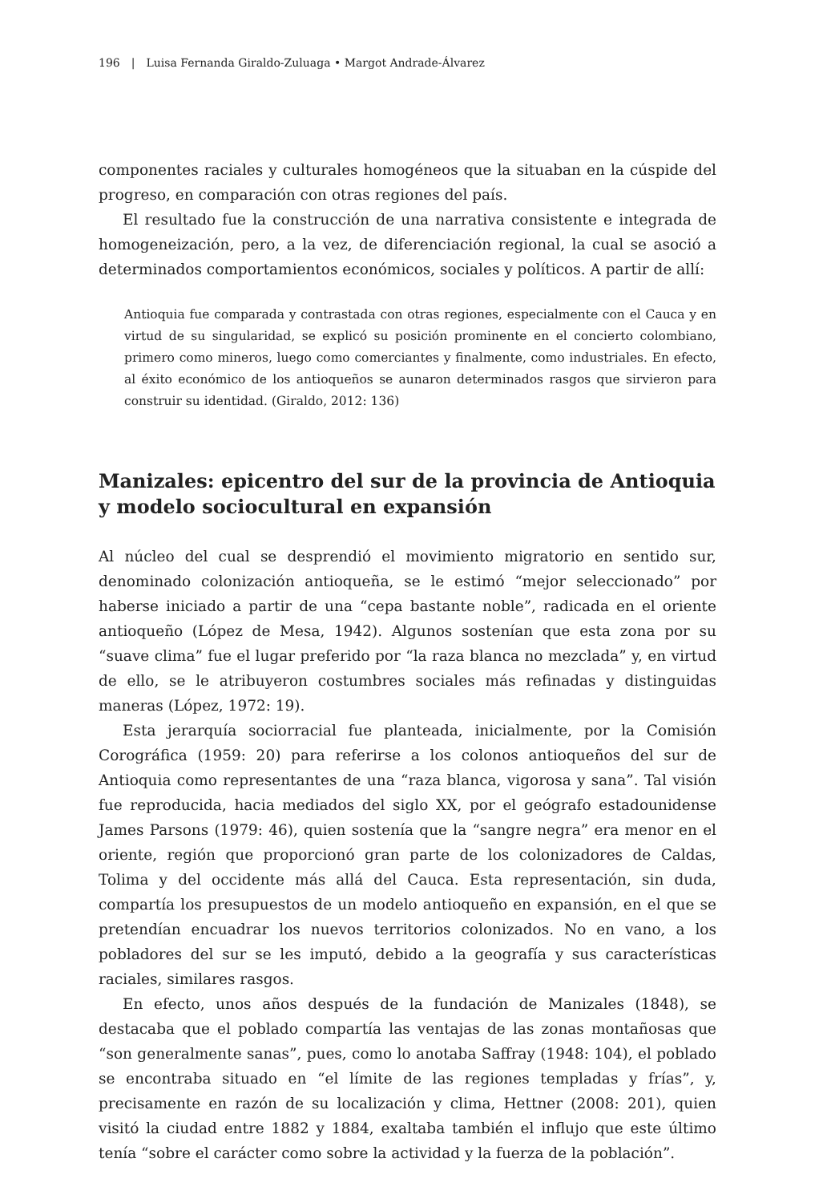196 | Luisa Fernanda Giraldo-Zuluaga • Margot Andrade-Álvarez
componentes raciales y culturales homogéneos que la situaban en la cúspide del progreso, en comparación con otras regiones del país.
El resultado fue la construcción de una narrativa consistente e integrada de homogeneización, pero, a la vez, de diferenciación regional, la cual se asoció a determinados comportamientos económicos, sociales y políticos. A partir de allí:
Antioquia fue comparada y contrastada con otras regiones, especialmente con el Cauca y en virtud de su singularidad, se explicó su posición prominente en el concierto colombiano, primero como mineros, luego como comerciantes y finalmente, como industriales. En efecto, al éxito económico de los antioqueños se aunaron determinados rasgos que sirvieron para construir su identidad. (Giraldo, 2012: 136)
Manizales: epicentro del sur de la provincia de Antioquia y modelo sociocultural en expansión
Al núcleo del cual se desprendió el movimiento migratorio en sentido sur, denominado colonización antioqueña, se le estimó “mejor seleccionado” por haberse iniciado a partir de una “cepa bastante noble”, radicada en el oriente antioqueño (López de Mesa, 1942). Algunos sostenían que esta zona por su “suave clima” fue el lugar preferido por “la raza blanca no mezclada” y, en virtud de ello, se le atribuyeron costumbres sociales más refinadas y distinguidas maneras (López, 1972: 19).
Esta jerarquía sociorracial fue planteada, inicialmente, por la Comisión Corográfica (1959: 20) para referirse a los colonos antioqueños del sur de Antioquia como representantes de una “raza blanca, vigorosa y sana”. Tal visión fue reproducida, hacia mediados del siglo XX, por el geógrafo estadounidense James Parsons (1979: 46), quien sostenía que la “sangre negra” era menor en el oriente, región que proporcionó gran parte de los colonizadores de Caldas, Tolima y del occidente más allá del Cauca. Esta representación, sin duda, compartía los presupuestos de un modelo antioqueño en expansión, en el que se pretendían encuadrar los nuevos territorios colonizados. No en vano, a los pobladores del sur se les imputó, debido a la geografía y sus características raciales, similares rasgos.
En efecto, unos años después de la fundación de Manizales (1848), se destacaba que el poblado compartía las ventajas de las zonas montañosas que “son generalmente sanas”, pues, como lo anotaba Saffray (1948: 104), el poblado se encontraba situado en “el límite de las regiones templadas y frías”, y, precisamente en razón de su localización y clima, Hettner (2008: 201), quien visitó la ciudad entre 1882 y 1884, exaltaba también el influjo que este último tenía “sobre el carácter como sobre la actividad y la fuerza de la población”.